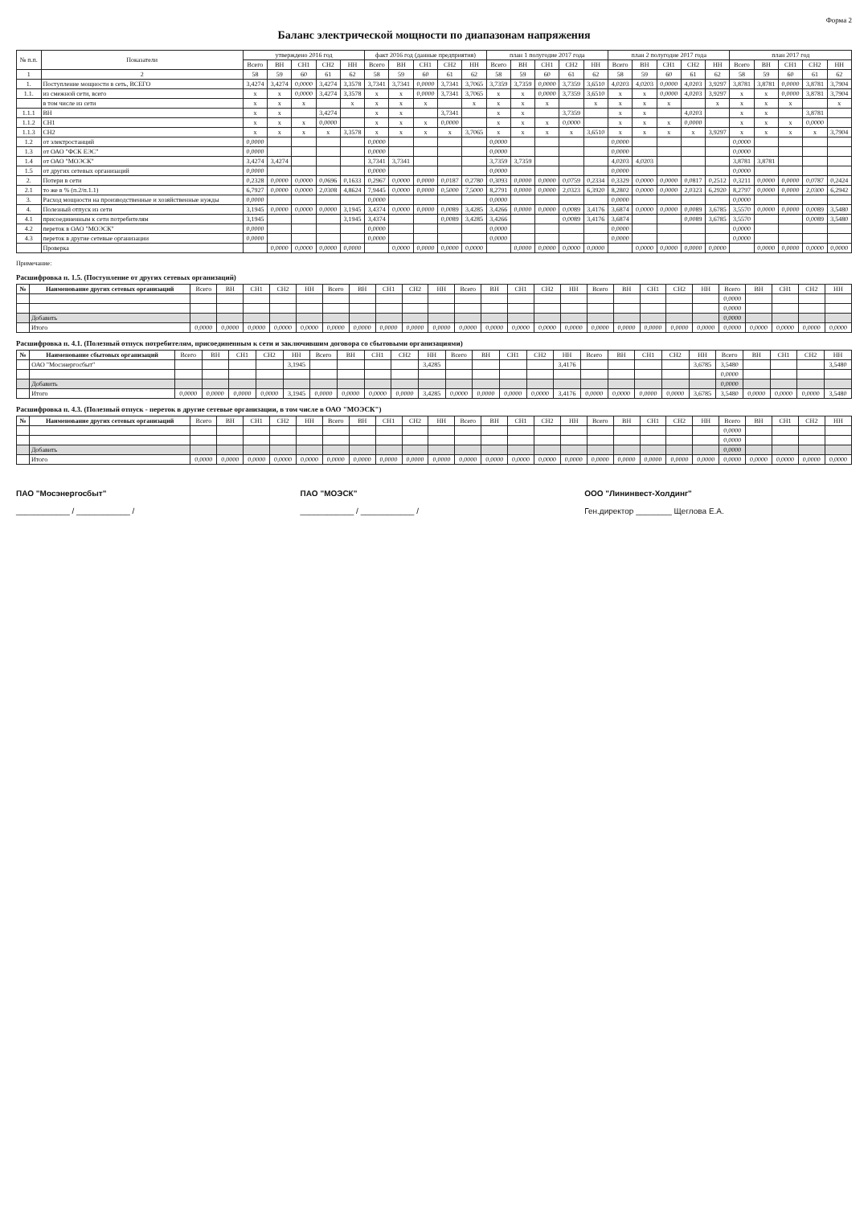Форма 2
Баланс электрической мощности по диапазонам напряжения
| № п.п. | Показатели | утверждено 2016 год | | | | | факт 2016 год (данные предприятия) | | | | | план 1 полугодие 2017 года | | | | | план 2 полугодие 2017 года | | | | | план 2017 год | | | | |
| --- | --- | --- | --- | --- | --- | --- | --- | --- | --- | --- | --- | --- | --- | --- | --- | --- | --- | --- | --- | --- | --- | --- | --- | --- | --- | --- |
| | | Всего | ВН | СН1 | СН2 | НН | Всего | ВН | СН1 | СН2 | НН | Всего | ВН | СН1 | СН2 | НН | Всего | ВН | СН1 | СН2 | НН | Всего | ВН | СН1 | СН2 | НН |
| 1 | 2 | 58 | 59 | 60 | 61 | 62 | 58 | 59 | 60 | 61 | 62 | 58 | 59 | 60 | 61 | 62 | 58 | 59 | 60 | 61 | 62 | 58 | 59 | 60 | 61 | 62 |
| 1. | Поступление мощности в сеть, ВСЕГО | 3,4274 | 3,4274 | 0,0000 | 3,4274 | 3,3578 | 3,7341 | 3,7341 | 0,0000 | 3,7341 | 3,7065 | 3,7359 | 3,7359 | 0,0000 | 3,7359 | 3,6510 | 4,0203 | 4,0203 | 0,0000 | 4,0203 | 3,9297 | 3,8781 | 3,8781 | 0,0000 | 3,8781 | 3,7904 |
| 1.1. | из смежной сети, всего | х | х | 0,0000 | 3,4274 | 3,3578 | х | х | 0,0000 | 3,7341 | 3,7065 | х | х | 0,0000 | 3,7359 | 3,6510 | х | х | 0,0000 | 4,0203 | 3,9297 | х | х | 0,0000 | 3,8781 | 3,7904 |
| | в том числе из сети | х | х | х | | х | х | х | х | | х | х | х | х | | х | х | х | х | | х | х | х | х | | х |
| 1.1.1 | ВН | х | х | | 3,4274 | | х | х | | 3,7341 | | х | х | | 3,7359 | | х | х | | 4,0203 | | х | х | | 3,8781 | |
| 1.1.2 | СН1 | х | х | х | 0,0000 | | х | х | х | 0,0000 | | х | х | х | 0,0000 | | х | х | х | 0,0000 | | х | х | х | 0,0000 | |
| 1.1.3 | СН2 | х | х | х | х | 3,3578 | х | х | х | х | 3,7065 | х | х | х | х | 3,6510 | х | х | х | х | 3,9297 | х | х | х | х | 3,7904 |
| 1.2 | от электростанций | 0,0000 | | | | | 0,0000 | | | | | 0,0000 | | | | | 0,0000 | | | | | 0,0000 | | | | |
| 1.3 | от ОАО "ФСК ЕЭС" | 0,0000 | | | | | 0,0000 | | | | | 0,0000 | | | | | 0,0000 | | | | | 0,0000 | | | | |
| 1.4 | от ОАО "МОЭСК" | 3,4274 | 3,4274 | | | | 3,7341 | 3,7341 | | | | 3,7359 | 3,7359 | | | | 4,0203 | 4,0203 | | | | 3,8781 | 3,8781 | | | |
| 1.5 | от других сетевых организаций | 0,0000 | | | | | 0,0000 | | | | | 0,0000 | | | | | 0,0000 | | | | | 0,0000 | | | | |
| 2. | Потери в сети | 0,2328 | 0,0000 | 0,0000 | 0,0696 | 0,1633 | 0,2967 | 0,0000 | 0,0000 | 0,0187 | 0,2780 | 0,3093 | 0,0000 | 0,0000 | 0,0759 | 0,2334 | 0,3329 | 0,0000 | 0,0000 | 0,0817 | 0,2512 | 0,3211 | 0,0000 | 0,0000 | 0,0787 | 0,2424 |
| 2.1 | то же в % (п.2/п.1.1) | 6,7927 | 0,0000 | 0,0000 | 2,0308 | 4,8624 | 7,9445 | 0,0000 | 0,0000 | 0,5000 | 7,5000 | 8,2791 | 0,0000 | 0,0000 | 2,0323 | 6,3920 | 8,2802 | 0,0000 | 0,0000 | 2,0323 | 6,2920 | 8,2797 | 0,0000 | 0,0000 | 2,0300 | 6,2942 |
| 3. | Расход мощности на производственные и хозяйственные нужды | 0,0000 | | | | | 0,0000 | | | | | 0,0000 | | | | | 0,0000 | | | | | 0,0000 | | | | |
| 4. | Полезный отпуск из сети | 3,1945 | 0,0000 | 0,0000 | 0,0000 | 3,1945 | 3,4374 | 0,0000 | 0,0000 | 0,0089 | 3,4285 | 3,4266 | 0,0000 | 0,0000 | 0,0089 | 3,4176 | 3,6874 | 0,0000 | 0,0000 | 0,0089 | 3,6785 | 3,5570 | 0,0000 | 0,0000 | 0,0089 | 3,5480 |
| 4.1 | присоединенным к сети потребителям | 3,1945 | | | | 3,1945 | 3,4374 | | | 0,0089 | 3,4285 | 3,4266 | | | 0,0089 | 3,4176 | 3,6874 | | | 0,0089 | 3,6785 | 3,5570 | | | 0,0089 | 3,5480 |
| 4.2 | переток в ОАО "МОЭСК" | 0,0000 | | | | | 0,0000 | | | | | 0,0000 | | | | | 0,0000 | | | | | 0,0000 | | | | |
| 4.3 | переток в другие сетевые организации | 0,0000 | | | | | 0,0000 | | | | | 0,0000 | | | | | 0,0000 | | | | | 0,0000 | | | | |
| | Проверка | | 0,0000 | 0,0000 | 0,0000 | 0,0000 | | 0,0000 | 0,0000 | 0,0000 | 0,0000 | | 0,0000 | 0,0000 | 0,0000 | 0,0000 | | 0,0000 | 0,0000 | 0,0000 | 0,0000 | | 0,0000 | 0,0000 | 0,0000 | 0,0000 |
Примечание:
Расшифровка п. 1.5. (Поступление от других сетевых организаций)
| № | Наименование других сетевых организаций | Всего | ВН | СН1 | СН2 | НН | Всего | ВН | СН1 | СН2 | НН | Всего | ВН | СН1 | СН2 | НН | Всего | ВН | СН1 | СН2 | НН | Всего | ВН | СН1 | СН2 | НН |
| --- | --- | --- | --- | --- | --- | --- | --- | --- | --- | --- | --- | --- | --- | --- | --- | --- | --- | --- | --- | --- | --- | --- | --- | --- | --- | --- |
| | | | | | | | | | | | | | | | | | | | | | | 0,0000 | | | | |
| | | | | | | | | | | | | | | | | | | | | | | 0,0000 | | | | |
| | Добавить | | | | | | | | | | | | | | | | | | | | | 0,0000 | | | | |
| | Итого | 0,0000 | 0,0000 | 0,0000 | 0,0000 | 0,0000 | 0,0000 | 0,0000 | 0,0000 | 0,0000 | 0,0000 | 0,0000 | 0,0000 | 0,0000 | 0,0000 | 0,0000 | 0,0000 | 0,0000 | 0,0000 | 0,0000 | 0,0000 | 0,0000 | 0,0000 | 0,0000 | 0,0000 | 0,0000 |
Расшифровка п. 4.1. (Полезный отпуск потребителям, присоединенным к сети и заключившим договора со сбытовыми организациями)
| № | Наименование сбытовых организаций | Всего | ВН | СН1 | СН2 | НН | Всего | ВН | СН1 | СН2 | НН | Всего | ВН | СН1 | СН2 | НН | Всего | ВН | СН1 | СН2 | НН | Всего | ВН | СН1 | СН2 | НН |
| --- | --- | --- | --- | --- | --- | --- | --- | --- | --- | --- | --- | --- | --- | --- | --- | --- | --- | --- | --- | --- | --- | --- | --- | --- | --- | --- |
| | ОАО "Мосэнергосбыт" | | | | | 3,1945 | | | | | 3,4285 | | | | | 3,4176 | | | | | 3,6785 | 3,5480 | | | | 3,5480 |
| | | | | | | | | | | | | | | | | | | | | | | 0,0000 | | | | |
| | Добавить | | | | | | | | | | | | | | | | | | | | | 0,0000 | | | | |
| | Итого | 0,0000 | 0,0000 | 0,0000 | 0,0000 | 3,1945 | 0,0000 | 0,0000 | 0,0000 | 0,0000 | 3,4285 | 0,0000 | 0,0000 | 0,0000 | 0,0000 | 3,4176 | 0,0000 | 0,0000 | 0,0000 | 0,0000 | 3,6785 | 3,5480 | 0,0000 | 0,0000 | 0,0000 | 3,5480 |
Расшифровка п. 4.3. (Полезный отпуск - переток в другие сетевые организации, в том числе в ОАО "МОЭСК")
| № | Наименование других сетевых организаций | Всего | ВН | СН1 | СН2 | НН | Всего | ВН | СН1 | СН2 | НН | Всего | ВН | СН1 | СН2 | НН | Всего | ВН | СН1 | СН2 | НН | Всего | ВН | СН1 | СН2 | НН |
| --- | --- | --- | --- | --- | --- | --- | --- | --- | --- | --- | --- | --- | --- | --- | --- | --- | --- | --- | --- | --- | --- | --- | --- | --- | --- | --- |
| | | | | | | | | | | | | | | | | | | | | | | 0,0000 | | | | |
| | | | | | | | | | | | | | | | | | | | | | | 0,0000 | | | | |
| | Добавить | | | | | | | | | | | | | | | | | | | | | 0,0000 | | | | |
| | Итого | 0,0000 | 0,0000 | 0,0000 | 0,0000 | 0,0000 | 0,0000 | 0,0000 | 0,0000 | 0,0000 | 0,0000 | 0,0000 | 0,0000 | 0,0000 | 0,0000 | 0,0000 | 0,0000 | 0,0000 | 0,0000 | 0,0000 | 0,0000 | 0,0000 | 0,0000 | 0,0000 | 0,0000 | 0,0000 |
ПАО "Мосэнергосбыт"
____________ / ____________ /
ПАО "МОЭСК"
____________ / ____________ /
ООО "Лининвест-Холдинг"
Ген.директор ________ Щеглова Е.А.